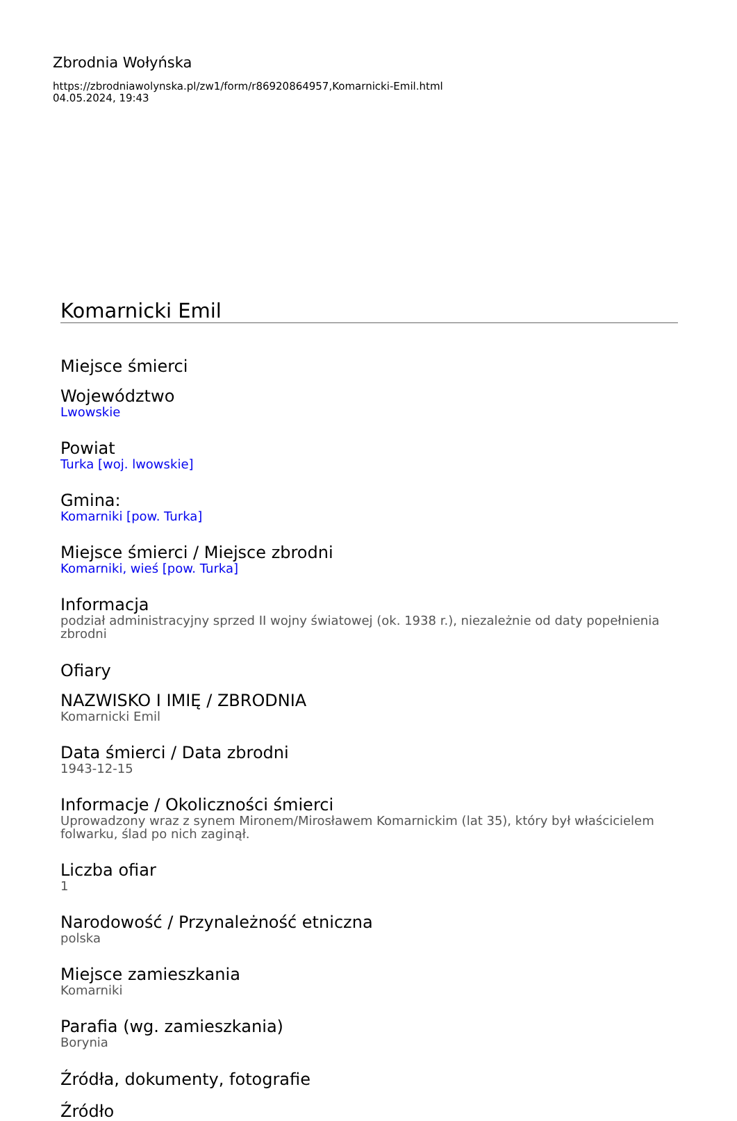Zbrodnia Wołyńska
https://zbrodniawolynska.pl/zw1/form/r86920864957,Komarnicki-Emil.html
04.05.2024, 19:43
Komarnicki Emil
Miejsce śmierci
Województwo
Lwowskie
Powiat
Turka [woj. lwowskie]
Gmina:
Komarniki [pow. Turka]
Miejsce śmierci / Miejsce zbrodni
Komarniki, wieś [pow. Turka]
Informacja
podział administracyjny sprzed II wojny światowej (ok. 1938 r.), niezależnie od daty popełnienia zbrodni
Ofiary
NAZWISKO I IMIĘ / ZBRODNIA
Komarnicki Emil
Data śmierci / Data zbrodni
1943-12-15
Informacje / Okoliczności śmierci
Uprowadzony wraz z synem Mironem/Mirosławem Komarnickim (lat 35), który był właścicielem folwarku, ślad po nich zaginął.
Liczba ofiar
1
Narodowość / Przynależność etniczna
polska
Miejsce zamieszkania
Komarniki
Parafia (wg. zamieszkania)
Borynia
Źródła, dokumenty, fotografie
Źródło